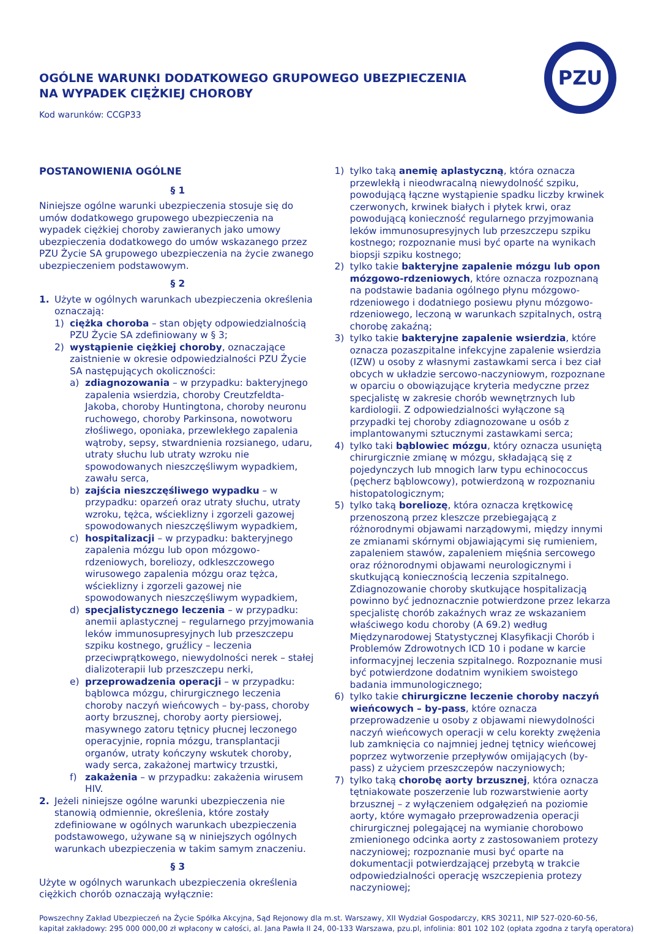PZU
OGÓLNE WARUNKI DODATKOWEGO GRUPOWEGO UBEZPIECZENIA
NA WYPADEK CIĘŻKIEJ CHOROBY
Kod warunków: CCGP33
POSTANOWIENIA OGÓLNE
§ 1
Niniejsze ogólne warunki ubezpieczenia stosuje się do umów dodatkowego grupowego ubezpieczenia na wypadek ciężkiej choroby zawieranych jako umowy ubezpieczenia dodatkowego do umów wskazanego przez PZU Życie SA grupowego ubezpieczenia na życie zwanego ubezpieczeniem podstawowym.
§ 2
1. Użyte w ogólnych warunkach ubezpieczenia określenia oznaczają:
1) ciężka choroba – stan objęty odpowiedzialnością PZU Życie SA zdefiniowany w § 3;
2) wystąpienie ciężkiej choroby, oznaczające zaistnienie w okresie odpowiedzialności PZU Życie SA następujących okoliczności:
a) zdiagnozowania – w przypadku: bakteryjnego zapalenia wsierdzia, choroby Creutzfeldta-Jakoba, choroby Huntingtona, choroby neuronu ruchowego, choroby Parkinsona, nowotworu złośliwego, oponiaka, przewlekłego zapalenia wątroby, sepsy, stwardnienia rozsianego, udaru, utraty słuchu lub utraty wzroku nie spowodowanych nieszczęśliwym wypadkiem, zawału serca,
b) zajścia nieszczęśliwego wypadku – w przypadku: oparzeń oraz utraty słuchu, utraty wzroku, tężca, wścieklizny i zgorzeli gazowej spowodowanych nieszczęśliwym wypadkiem,
c) hospitalizacji – w przypadku: bakteryjnego zapalenia mózgu lub opon mózgowo-rdzeniowych, boreliozy, odkleszczowego wirusowego zapalenia mózgu oraz tężca, wścieklizny i zgorzeli gazowej nie spowodowanych nieszczęśliwym wypadkiem,
d) specjalistycznego leczenia – w przypadku: anemii aplastycznej – regularnego przyjmowania leków immunosupresyjnych lub przeszczepu szpiku kostnego, gruźlicy – leczenia przeciwprątkowego, niewydolności nerek – stałej dializoterapii lub przeszczepu nerki,
e) przeprowadzenia operacji – w przypadku: bąblowca mózgu, chirurgicznego leczenia choroby naczyń wieńcowych – by-pass, choroby aorty brzusznej, choroby aorty piersiowej, masywnego zatoru tętnicy płucnej leczonego operacyjnie, ropnia mózgu, transplantacji organów, utraty kończyny wskutek choroby, wady serca, zakażonej martwicy trzustki,
f) zakażenia – w przypadku: zakażenia wirusem HIV.
2. Jeżeli niniejsze ogólne warunki ubezpieczenia nie stanowią odmiennie, określenia, które zostały zdefiniowane w ogólnych warunkach ubezpieczenia podstawowego, używane są w niniejszych ogólnych warunkach ubezpieczenia w takim samym znaczeniu.
§ 3
Użyte w ogólnych warunkach ubezpieczenia określenia ciężkich chorób oznaczają wyłącznie:
1) tylko taką anemię aplastyczną, która oznacza przewlekłą i nieodwracalną niewydolność szpiku, powodującą łączne wystąpienie spadku liczby krwinek czerwonych, krwinek białych i płytek krwi, oraz powodującą konieczność regularnego przyjmowania leków immunosupresyjnych lub przeszczepu szpiku kostnego; rozpoznanie musi być oparte na wynikach biopsji szpiku kostnego;
2) tylko takie bakteryjne zapalenie mózgu lub opon mózgowo-rdzeniowych, które oznacza rozpoznaną na podstawie badania ogólnego płynu mózgowo-rdzeniowego i dodatniego posiewu płynu mózgowo-rdzeniowego, leczoną w warunkach szpitalnych, ostrą chorobę zakaźną;
3) tylko takie bakteryjne zapalenie wsierdzia, które oznacza pozaszpitalne infekcyjne zapalenie wsierdzia (IZW) u osoby z własnymi zastawkami serca i bez ciał obcych w układzie sercowo-naczyniowym, rozpoznane w oparciu o obowiązujące kryteria medyczne przez specjalistę w zakresie chorób wewnętrznych lub kardiologii. Z odpowiedzialności wyłączone są przypadki tej choroby zdiagnozowane u osób z implantowanymi sztucznymi zastawkami serca;
4) tylko taki bąblowiec mózgu, który oznacza usuniętą chirurgicznie zmianę w mózgu, składającą się z pojedynczych lub mnogich larw typu echinococcus (pęcherz bąblowcowy), potwierdzoną w rozpoznaniu histopatologicznym;
5) tylko taką boreliozę, która oznacza krętkowicę przenoszoną przez kleszcze przebiegającą z różnorodnymi objawami narządowymi, między innymi ze zmianami skórnymi objawiającymi się rumieniem, zapaleniem stawów, zapaleniem mięśnia sercowego oraz różnorodnymi objawami neurologicznymi i skutkującą koniecznością leczenia szpitalnego. Zdiagnozowanie choroby skutkujące hospitalizacją powinno być jednoznacznie potwierdzone przez lekarza specjalistę chorób zakaźnych wraz ze wskazaniem właściwego kodu choroby (A 69.2) według Międzynarodowej Statystycznej Klasyfikacji Chorób i Problemów Zdrowotnych ICD 10 i podane w karcie informacyjnej leczenia szpitalnego. Rozpoznanie musi być potwierdzone dodatnim wynikiem swoistego badania immunologicznego;
6) tylko takie chirurgiczne leczenie choroby naczyń wieńcowych – by-pass, które oznacza przeprowadzenie u osoby z objawami niewydolności naczyń wieńcowych operacji w celu korekty zwężenia lub zamknięcia co najmniej jednej tętnicy wieńcowej poprzez wytworzenie przepływów omijających (by-pass) z użyciem przeszczepów naczyniowych;
7) tylko taką chorobę aorty brzusznej, która oznacza tętniakowate poszerzenie lub rozwarstwienie aorty brzusznej – z wyłączeniem odgałęzień na poziomie aorty, które wymagało przeprowadzenia operacji chirurgicznej polegającej na wymianie chorobowo zmienionego odcinka aorty z zastosowaniem protezy naczyniowej; rozpoznanie musi być oparte na dokumentacji potwierdzającej przebytą w trakcie odpowiedzialności operację wszczepienia protezy naczyniowej;
Powszechny Zakład Ubezpieczeń na Życie Spółka Akcyjna, Sąd Rejonowy dla m.st. Warszawy, XII Wydział Gospodarczy, KRS 30211, NIP 527-020-60-56,
kapitał zakładowy: 295 000 000,00 zł wpłacony w całości, al. Jana Pawła II 24, 00-133 Warszawa, pzu.pl, infolinia: 801 102 102 (opłata zgodna z taryfą operatora)